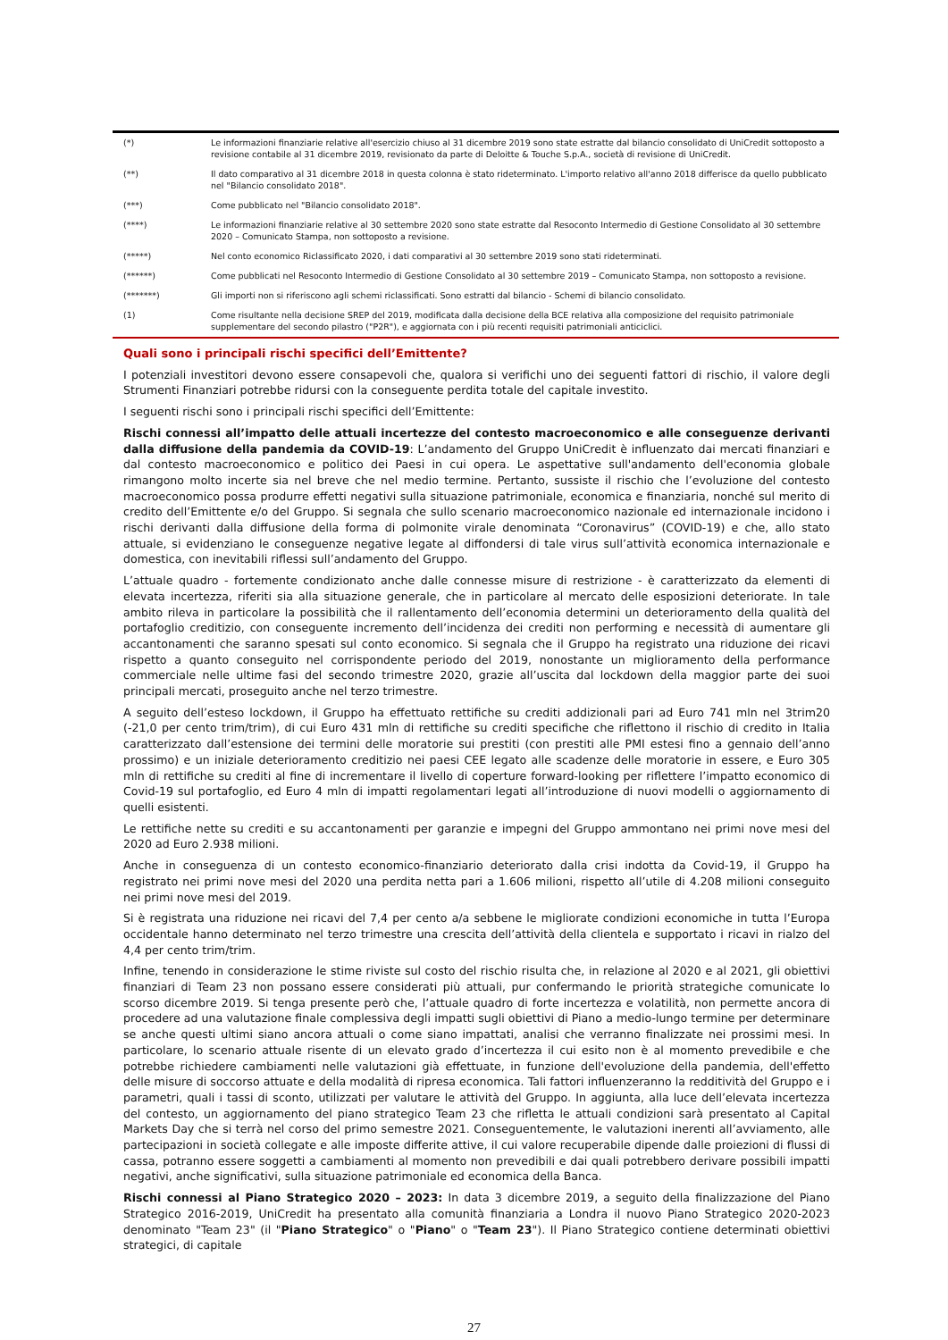| (*) | Le informazioni finanziarie relative all'esercizio chiuso al 31 dicembre 2019 sono state estratte dal bilancio consolidato di UniCredit sottoposto a revisione contabile al 31 dicembre 2019, revisionato da parte di Deloitte & Touche S.p.A., società di revisione di UniCredit. |
| (**) | Il dato comparativo al 31 dicembre 2018 in questa colonna è stato rideterminato. L'importo relativo all'anno 2018 differisce da quello pubblicato nel "Bilancio consolidato 2018". |
| (***) | Come pubblicato nel "Bilancio consolidato 2018". |
| (****) | Le informazioni finanziarie relative al 30 settembre 2020 sono state estratte dal Resoconto Intermedio di Gestione Consolidato al 30 settembre 2020 – Comunicato Stampa, non sottoposto a revisione. |
| (*****) | Nel conto economico Riclassificato 2020, i dati comparativi al 30 settembre 2019 sono stati rideterminati. |
| (******) | Come pubblicati nel Resoconto Intermedio di Gestione Consolidato al 30 settembre 2019 – Comunicato Stampa, non sottoposto a revisione. |
| (*******) | Gli importi non si riferiscono agli schemi riclassificati. Sono estratti dal bilancio - Schemi di bilancio consolidato. |
| (1) | Come risultante nella decisione SREP del 2019, modificata dalla decisione della BCE relativa alla composizione del requisito patrimoniale supplementare del secondo pilastro ("P2R"), e aggiornata con i più recenti requisiti patrimoniali anticiclici. |
Quali sono i principali rischi specifici dell’Emittente?
I potenziali investitori devono essere consapevoli che, qualora si verifichi uno dei seguenti fattori di rischio, il valore degli Strumenti Finanziari potrebbe ridursi con la conseguente perdita totale del capitale investito.
I seguenti rischi sono i principali rischi specifici dell’Emittente:
Rischi connessi all’impatto delle attuali incertezze del contesto macroeconomico e alle conseguenze derivanti dalla diffusione della pandemia da COVID-19: L’andamento del Gruppo UniCredit è influenzato dai mercati finanziari e dal contesto macroeconomico e politico dei Paesi in cui opera. Le aspettative sull'andamento dell'economia globale rimangono molto incerte sia nel breve che nel medio termine. Pertanto, sussiste il rischio che l’evoluzione del contesto macroeconomico possa produrre effetti negativi sulla situazione patrimoniale, economica e finanziaria, nonché sul merito di credito dell’Emittente e/o del Gruppo. Si segnala che sullo scenario macroeconomico nazionale ed internazionale incidono i rischi derivanti dalla diffusione della forma di polmonite virale denominata “Coronavirus” (COVID-19) e che, allo stato attuale, si evidenziano le conseguenze negative legate al diffondersi di tale virus sull’attività economica internazionale e domestica, con inevitabili riflessi sull’andamento del Gruppo.
L’attuale quadro - fortemente condizionato anche dalle connesse misure di restrizione - è caratterizzato da elementi di elevata incertezza, riferiti sia alla situazione generale, che in particolare al mercato delle esposizioni deteriorate. In tale ambito rileva in particolare la possibilità che il rallentamento dell’economia determini un deterioramento della qualità del portafoglio creditizio, con conseguente incremento dell’incidenza dei crediti non performing e necessità di aumentare gli accantonamenti che saranno spesati sul conto economico. Si segnala che il Gruppo ha registrato una riduzione dei ricavi rispetto a quanto conseguito nel corrispondente periodo del 2019, nonostante un miglioramento della performance commerciale nelle ultime fasi del secondo trimestre 2020, grazie all’uscita dal lockdown della maggior parte dei suoi principali mercati, proseguito anche nel terzo trimestre.
A seguito dell’esteso lockdown, il Gruppo ha effettuato rettifiche su crediti addizionali pari ad Euro 741 mln nel 3trim20 (-21,0 per cento trim/trim), di cui Euro 431 mln di rettifiche su crediti specifiche che riflettono il rischio di credito in Italia caratterizzato dall’estensione dei termini delle moratorie sui prestiti (con prestiti alle PMI estesi fino a gennaio dell’anno prossimo) e un iniziale deterioramento creditizio nei paesi CEE legato alle scadenze delle moratorie in essere, e Euro 305 mln di rettifiche su crediti al fine di incrementare il livello di coperture forward-looking per riflettere l’impatto economico di Covid-19 sul portafoglio, ed Euro 4 mln di impatti regolamentari legati all’introduzione di nuovi modelli o aggiornamento di quelli esistenti.
Le rettifiche nette su crediti e su accantonamenti per garanzie e impegni del Gruppo ammontano nei primi nove mesi del 2020 ad Euro 2.938 milioni.
Anche in conseguenza di un contesto economico-finanziario deteriorato dalla crisi indotta da Covid-19, il Gruppo ha registrato nei primi nove mesi del 2020 una perdita netta pari a 1.606 milioni, rispetto all’utile di 4.208 milioni conseguito nei primi nove mesi del 2019.
Si è registrata una riduzione nei ricavi del 7,4 per cento a/a sebbene le migliorate condizioni economiche in tutta l’Europa occidentale hanno determinato nel terzo trimestre una crescita dell’attività della clientela e supportato i ricavi in rialzo del 4,4 per cento trim/trim.
Infine, tenendo in considerazione le stime riviste sul costo del rischio risulta che, in relazione al 2020 e al 2021, gli obiettivi finanziari di Team 23 non possano essere considerati più attuali, pur confermando le priorità strategiche comunicate lo scorso dicembre 2019. Si tenga presente però che, l’attuale quadro di forte incertezza e volatilità, non permette ancora di procedere ad una valutazione finale complessiva degli impatti sugli obiettivi di Piano a medio-lungo termine per determinare se anche questi ultimi siano ancora attuali o come siano impattati, analisi che verranno finalizzate nei prossimi mesi. In particolare, lo scenario attuale risente di un elevato grado d’incertezza il cui esito non è al momento prevedibile e che potrebbe richiedere cambiamenti nelle valutazioni già effettuate, in funzione dell'evoluzione della pandemia, dell'effetto delle misure di soccorso attuate e della modalità di ripresa economica. Tali fattori influenzeranno la redditività del Gruppo e i parametri, quali i tassi di sconto, utilizzati per valutare le attività del Gruppo. In aggiunta, alla luce dell’elevata incertezza del contesto, un aggiornamento del piano strategico Team 23 che rifletta le attuali condizioni sarà presentato al Capital Markets Day che si terrà nel corso del primo semestre 2021. Conseguentemente, le valutazioni inerenti all’avviamento, alle partecipazioni in società collegate e alle imposte differite attive, il cui valore recuperabile dipende dalle proiezioni di flussi di cassa, potranno essere soggetti a cambiamenti al momento non prevedibili e dai quali potrebbero derivare possibili impatti negativi, anche significativi, sulla situazione patrimoniale ed economica della Banca.
Rischi connessi al Piano Strategico 2020 – 2023: In data 3 dicembre 2019, a seguito della finalizzazione del Piano Strategico 2016-2019, UniCredit ha presentato alla comunità finanziaria a Londra il nuovo Piano Strategico 2020-2023 denominato "Team 23" (il "Piano Strategico" o "Piano" o "Team 23"). Il Piano Strategico contiene determinati obiettivi strategici, di capitale
27